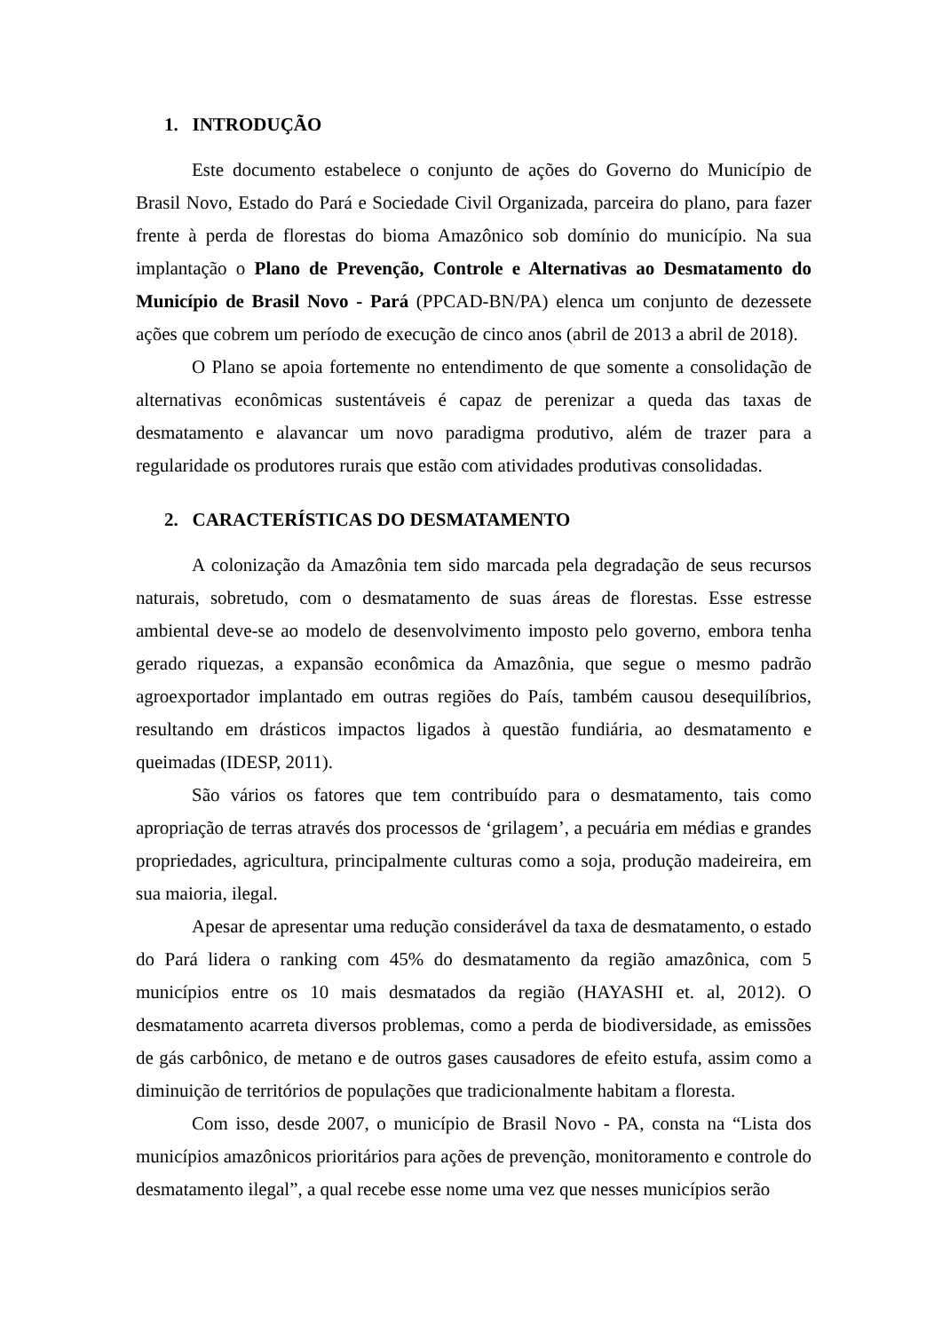1. INTRODUÇÃO
Este documento estabelece o conjunto de ações do Governo do Município de Brasil Novo, Estado do Pará e Sociedade Civil Organizada, parceira do plano, para fazer frente à perda de florestas do bioma Amazônico sob domínio do município. Na sua implantação o Plano de Prevenção, Controle e Alternativas ao Desmatamento do Município de Brasil Novo - Pará (PPCAD-BN/PA) elenca um conjunto de dezessete ações que cobrem um período de execução de cinco anos (abril de 2013 a abril de 2018).
O Plano se apoia fortemente no entendimento de que somente a consolidação de alternativas econômicas sustentáveis é capaz de perenizar a queda das taxas de desmatamento e alavancar um novo paradigma produtivo, além de trazer para a regularidade os produtores rurais que estão com atividades produtivas consolidadas.
2. CARACTERÍSTICAS DO DESMATAMENTO
A colonização da Amazônia tem sido marcada pela degradação de seus recursos naturais, sobretudo, com o desmatamento de suas áreas de florestas. Esse estresse ambiental deve-se ao modelo de desenvolvimento imposto pelo governo, embora tenha gerado riquezas, a expansão econômica da Amazônia, que segue o mesmo padrão agroexportador implantado em outras regiões do País, também causou desequilíbrios, resultando em drásticos impactos ligados à questão fundiária, ao desmatamento e queimadas (IDESP, 2011).
São vários os fatores que tem contribuído para o desmatamento, tais como apropriação de terras através dos processos de ‘grilagem’, a pecuária em médias e grandes propriedades, agricultura, principalmente culturas como a soja, produção madeireira, em sua maioria, ilegal.
Apesar de apresentar uma redução considerável da taxa de desmatamento, o estado do Pará lidera o ranking com 45% do desmatamento da região amazônica, com 5 municípios entre os 10 mais desmatados da região (HAYASHI et. al, 2012). O desmatamento acarreta diversos problemas, como a perda de biodiversidade, as emissões de gás carbônico, de metano e de outros gases causadores de efeito estufa, assim como a diminuição de territórios de populações que tradicionalmente habitam a floresta.
Com isso, desde 2007, o município de Brasil Novo - PA, consta na “Lista dos municípios amazônicos prioritários para ações de prevenção, monitoramento e controle do desmatamento ilegal”, a qual recebe esse nome uma vez que nesses municípios serão